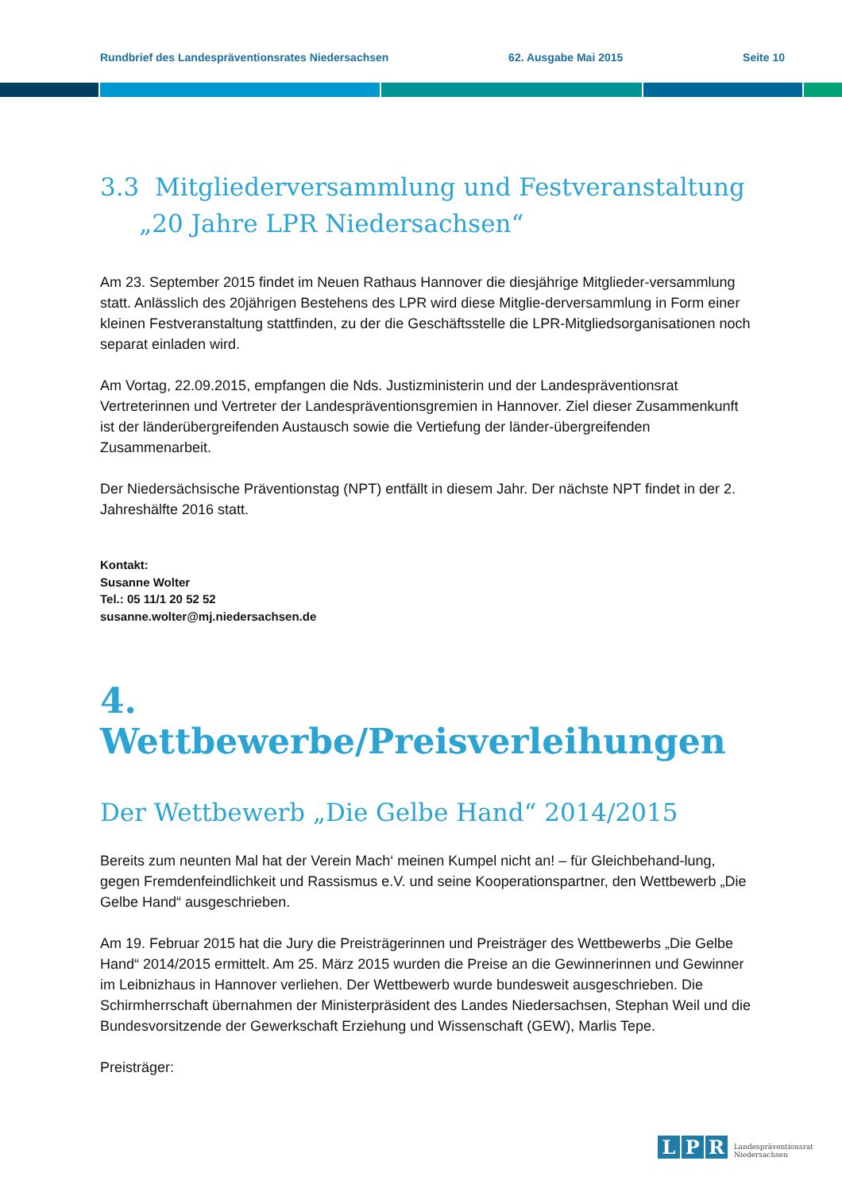Rundbrief des Landespräventionsrates Niedersachsen 62. Ausgabe Mai 2015 Seite 10
3.3 Mitgliederversammlung und Festveranstaltung
„20 Jahre LPR Niedersachsen“
Am 23. September 2015 findet im Neuen Rathaus Hannover die diesjährige Mitglieder-versammlung statt. Anlässlich des 20jährigen Bestehens des LPR wird diese Mitglie-derversammlung in Form einer kleinen Festveranstaltung stattfinden, zu der die Geschäftsstelle die LPR-Mitgliedsorganisationen noch separat einladen wird.
Am Vortag, 22.09.2015, empfangen die Nds. Justizministerin und der Landespräventionsrat Vertreterinnen und Vertreter der Landespräventionsgremien in Hannover. Ziel dieser Zusammenkunft ist der länderübergreifenden Austausch sowie die Vertiefung der länder-übergreifenden Zusammenarbeit.
Der Niedersächsische Präventionstag (NPT) entfällt in diesem Jahr. Der nächste NPT findet in der 2. Jahreshälfte 2016 statt.
Kontakt:
Susanne Wolter
Tel.: 05 11/1 20 52 52
susanne.wolter@mj.niedersachsen.de
4. Wettbewerbe/Preisverleihungen
Der Wettbewerb „Die Gelbe Hand“ 2014/2015
Bereits zum neunten Mal hat der Verein Mach‘ meinen Kumpel nicht an! – für Gleichbehand-lung, gegen Fremdenfeindlichkeit und Rassismus e.V. und seine Kooperationspartner, den Wettbewerb „Die Gelbe Hand“ ausgeschrieben.
Am 19. Februar 2015 hat die Jury die Preisträgerinnen und Preisträger des Wettbewerbs „Die Gelbe Hand“ 2014/2015 ermittelt. Am 25. März 2015 wurden die Preise an die Gewinnerinnen und Gewinner im Leibnizhaus in Hannover verliehen. Der Wettbewerb wurde bundesweit ausgeschrieben. Die Schirmherrschaft übernahmen der Ministerpräsident des Landes Niedersachsen, Stephan Weil und die Bundesvorsitzende der Gewerkschaft Erziehung und Wissenschaft (GEW), Marlis Tepe.
Preisträger:
L P R
Landespräventionsrat
Niedersachsen